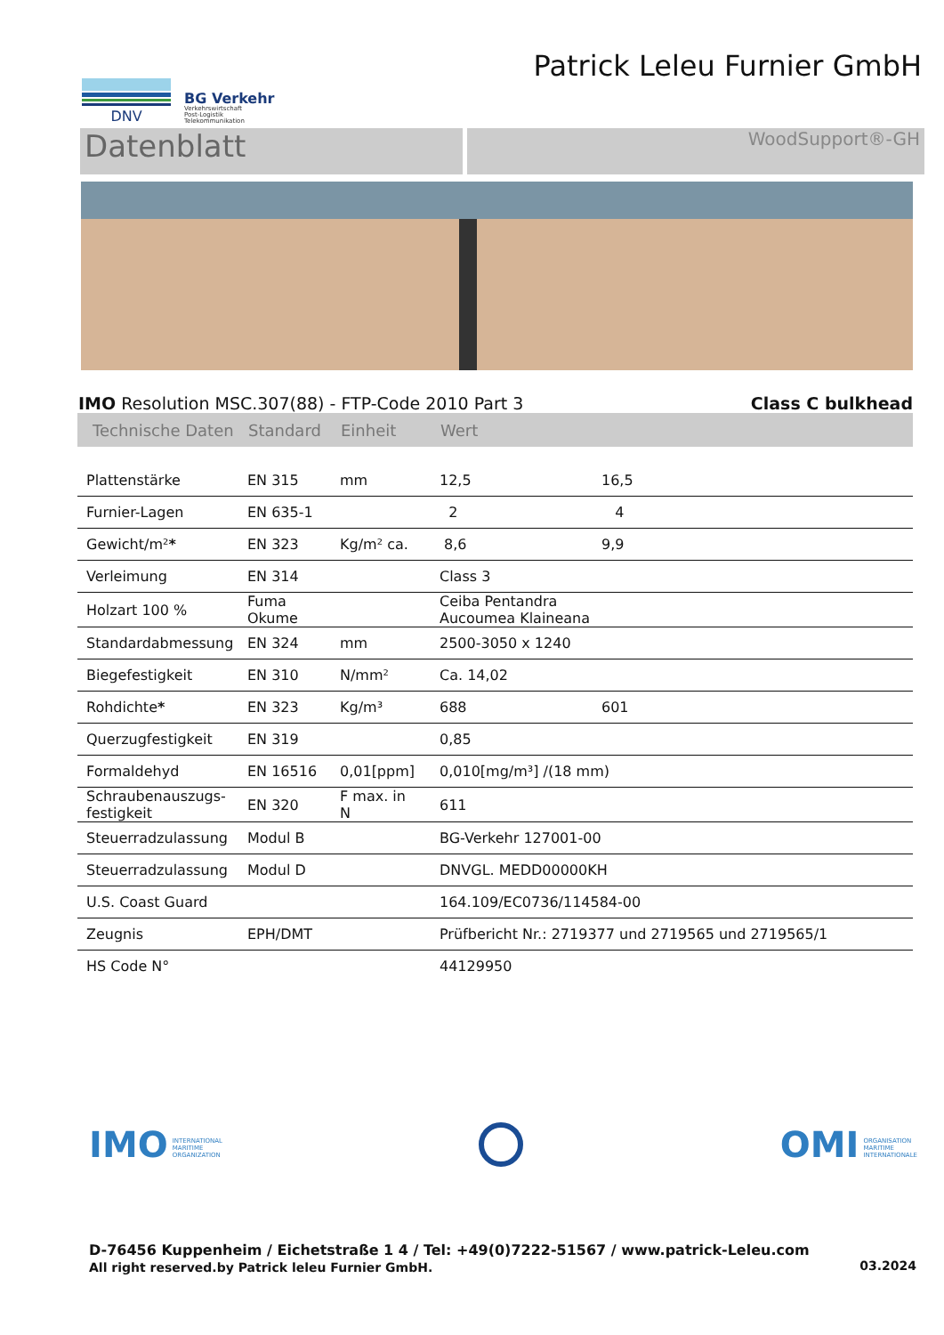DNV
BG Verkehr
Verkehrswirtschaft
Post-Logistik
Telekommunikation
Patrick Leleu Furnier GmbH
Datenblatt
WoodSupport®-GH
IMO Resolution MSC.307(88) - FTP-Code 2010 Part 3 Class C bulkhead
| Technische Daten | Standard | Einheit | Wert | |
| --- | --- | --- | --- | --- |
| Plattenstärke | EN 315 | mm | 12,5 | 16,5 |
| Furnier-Lagen | EN 635-1 | | 2 | 4 |
| Gewicht/m² * | EN 323 | Kg/m² ca. | 8,6 | 9,9 |
| Verleimung | EN 314 | | Class 3 | |
| Holzart 100 % | Fuma Okume | | Ceiba Pentandra Aucoumea Klaineana | |
| Standardabmessung | EN 324 | mm | 2500-3050 x 1240 | |
| Biegefestigkeit | EN 310 | N/mm² | Ca. 14,02 | |
| Rohdichte * | EN 323 | Kg/m³ | 688 | 601 |
| Querzugfestigkeit | EN 319 | | 0,85 | |
| Formaldehyd | EN 16516 | 0,01[ppm] | 0,010[mg/m³] /(18 mm) | |
| Schraubenauszugs- festigkeit | EN 320 | F max. in N | 611 | |
| Steuerradzulassung | Modul B | | BG-Verkehr 127001-00 | |
| Steuerradzulassung | Modul D | | DNVGL. MEDD00000KH | |
| U.S. Coast Guard | | | 164.109/EC0736/114584-00 | |
| Zeugnis | EPH/DMT | | Prüfbericht Nr.: 2719377 und 2719565 und 2719565/1 | |
| HS Code N° | | | 44129950 | |
IMO INTERNATIONAL
MARITIME
ORGANIZATION
OMI ORGANISATION
MARITIME
INTERNATIONALE
D-76456 Kuppenheim / Eichetstraße 1 4 / Tel: +49(0)7222-51567 / www.patrick-Leleu.com
All right reserved.by Patrick leleu Furnier GmbH. 03.2024